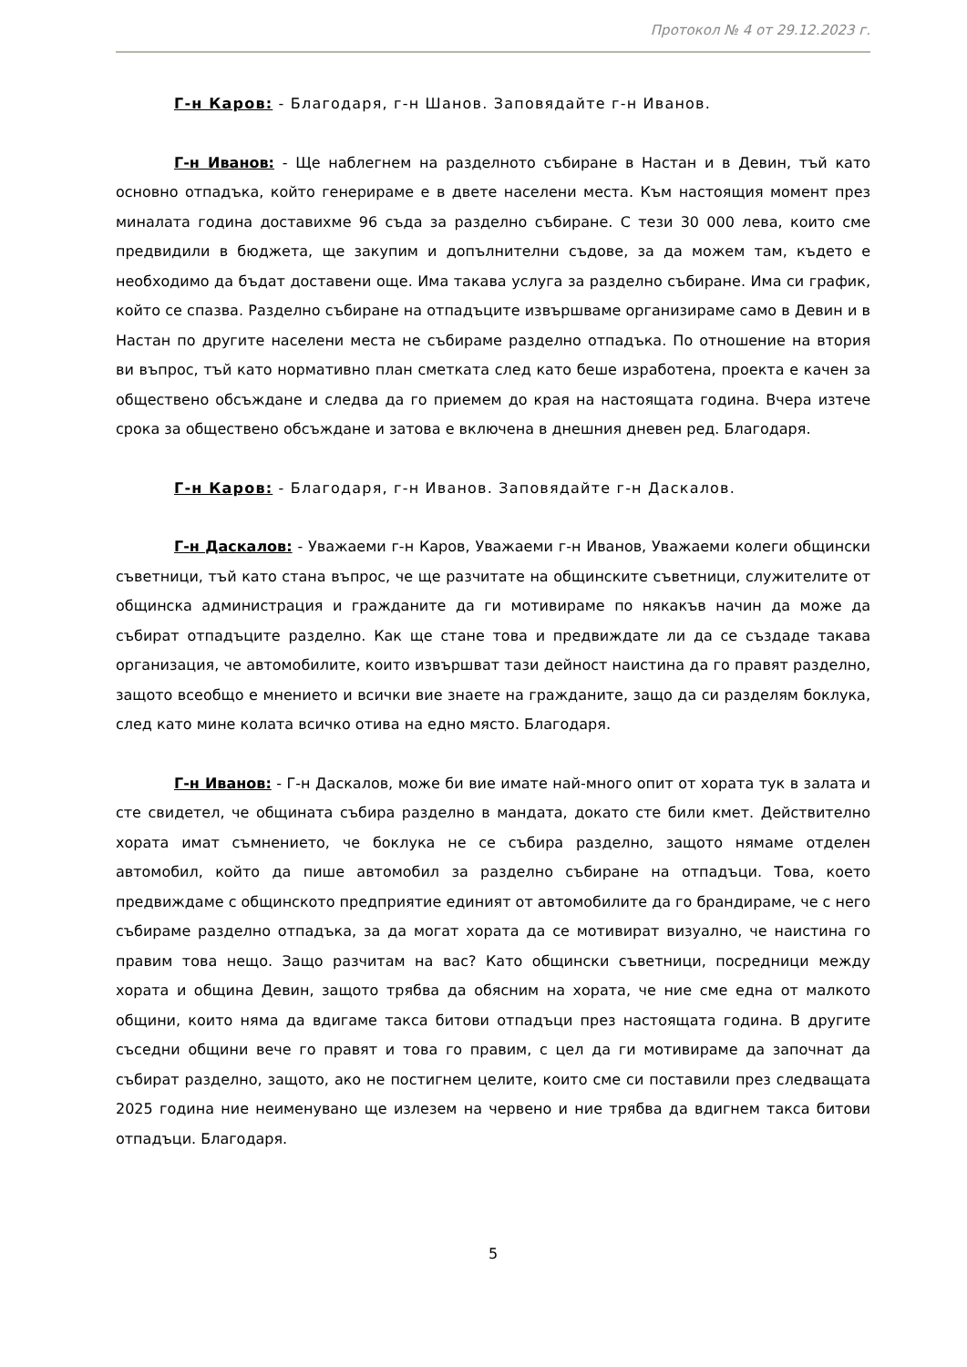Протокол № 4 от 29.12.2023 г.
Г-н Каров: - Благодаря, г-н Шанов. Заповядайте г-н Иванов.
Г-н Иванов: - Ще наблегнем на разделното събиране в Настан и в Девин, тъй като основно отпадъка, който генерираме е в двете населени места. Към настоящия момент през миналата година доставихме 96 съда за разделно събиране. С тези 30 000 лева, които сме предвидили в бюджета, ще закупим и допълнителни съдове, за да можем там, където е необходимо да бъдат доставени още. Има такава услуга за разделно събиране. Има си график, който се спазва. Разделно събиране на отпадъците извършваме организираме само в Девин и в Настан по другите населени места не събираме разделно отпадъка. По отношение на втория ви въпрос, тъй като нормативно план сметката след като беше изработена, проекта е качен за обществено обсъждане и следва да го приемем до края на настоящата година. Вчера изтече срока за обществено обсъждане и затова е включена в днешния дневен ред. Благодаря.
Г-н Каров: - Благодаря, г-н Иванов. Заповядайте г-н Даскалов.
Г-н Даскалов: - Уважаеми г-н Каров, Уважаеми г-н Иванов, Уважаеми колеги общински съветници, тъй като стана въпрос, че ще разчитате на общинските съветници, служителите от общинска администрация и гражданите да ги мотивираме по някакъв начин да може да събират отпадъците разделно. Как ще стане това и предвиждате ли да се създаде такава организация, че автомобилите, които извършват тази дейност наистина да го правят разделно, защото всеобщо е мнението и всички вие знаете на гражданите, защо да си разделям боклука, след като мине колата всичко отива на едно място. Благодаря.
Г-н Иванов: - Г-н Даскалов, може би вие имате най-много опит от хората тук в залата и сте свидетел, че общината събира разделно в мандата, докато сте били кмет. Действително хората имат съмнението, че боклука не се събира разделно, защото нямаме отделен автомобил, който да пише автомобил за разделно събиране на отпадъци. Това, което предвиждаме с общинското предприятие единият от автомобилите да го брандираме, че с него събираме разделно отпадъка, за да могат хората да се мотивират визуално, че наистина го правим това нещо. Защо разчитам на вас? Като общински съветници, посредници между хората и община Девин, защото трябва да обясним на хората, че ние сме една от малкото общини, които няма да вдигаме такса битови отпадъци през настоящата година. В другите съседни общини вече го правят и това го правим, с цел да ги мотивираме да започнат да събират разделно, защото, ако не постигнем целите, които сме си поставили през следващата 2025 година ние неименувано ще излезем на червено и ние трябва да вдигнем такса битови отпадъци. Благодаря.
5